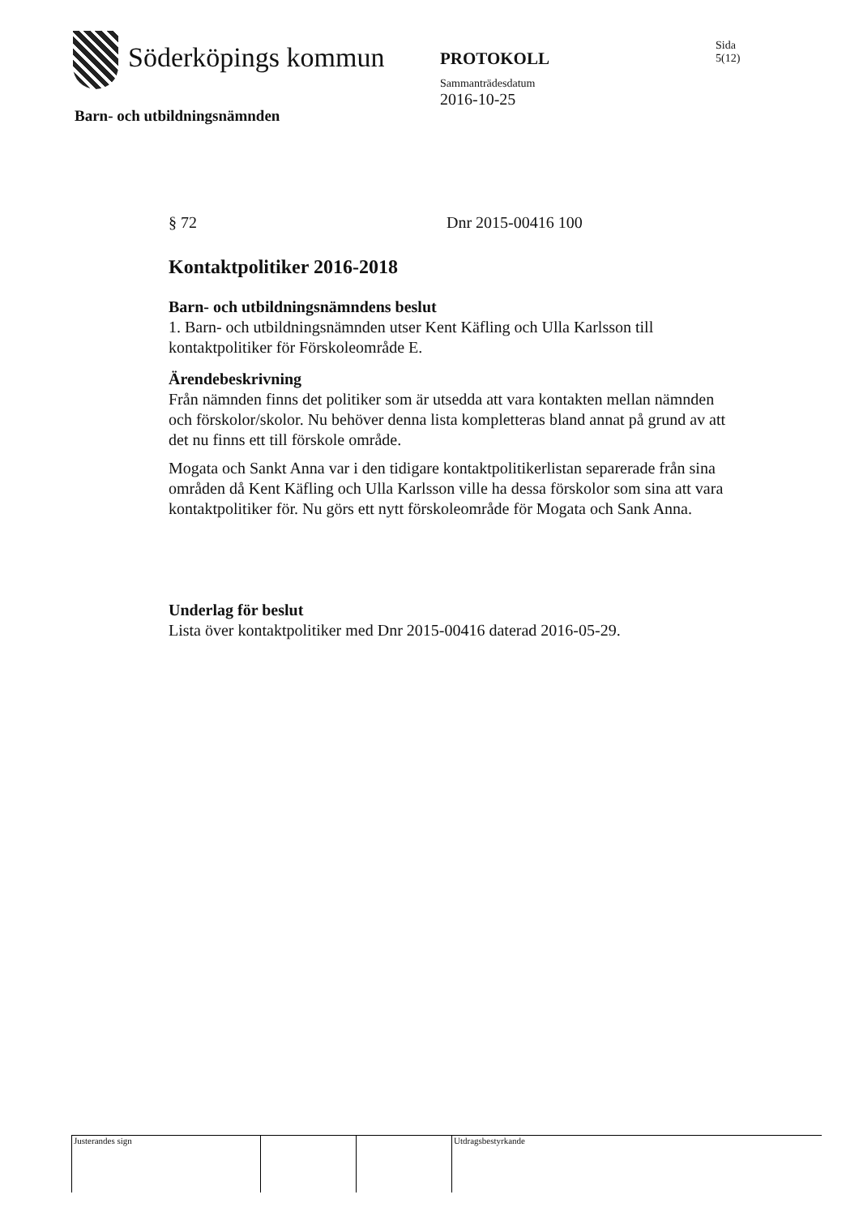Söderköpings kommun
PROTOKOLL
Sammanträdesdatum
2016-10-25
Sida
5(12)
Barn- och utbildningsnämnden
§ 72 Dnr 2015-00416 100
Kontaktpolitiker 2016-2018
Barn- och utbildningsnämndens beslut
1. Barn- och utbildningsnämnden utser Kent Käfling och Ulla Karlsson till kontaktpolitiker för Förskoleområde E.
Ärendebeskrivning
Från nämnden finns det politiker som är utsedda att vara kontakten mellan nämnden och förskolor/skolor. Nu behöver denna lista kompletteras bland annat på grund av att det nu finns ett till förskole område.
Mogata och Sankt Anna var i den tidigare kontaktpolitikerlistan separerade från sina områden då Kent Käfling och Ulla Karlsson ville ha dessa förskolor som sina att vara kontaktpolitiker för. Nu görs ett nytt förskoleområde för Mogata och Sank Anna.
Underlag för beslut
Lista över kontaktpolitiker med Dnr 2015-00416 daterad 2016-05-29.
Justerandes sign Utdragsbestyrkande